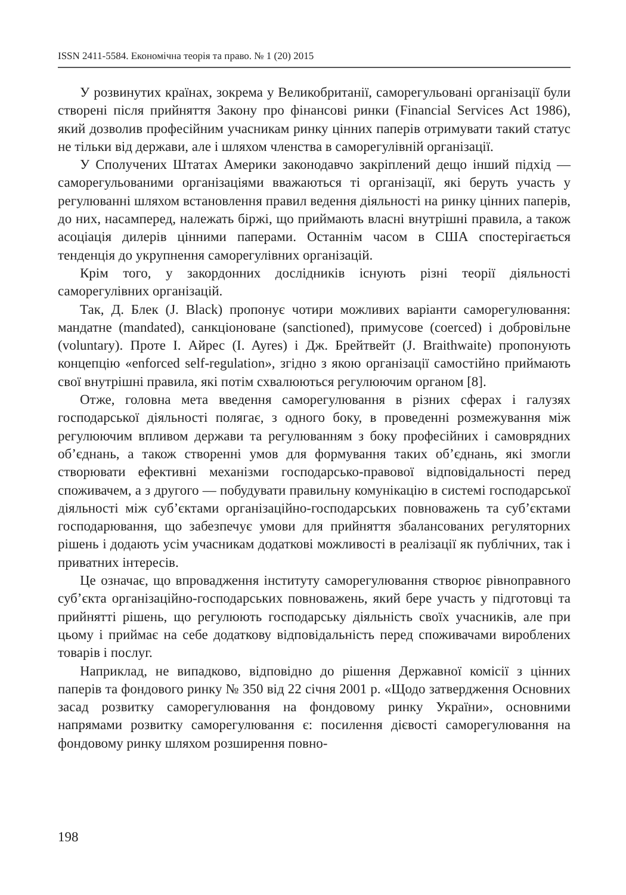ISSN 2411-5584. Економічна теорія та право. № 1 (20) 2015
У розвинутих країнах, зокрема у Великобританії, саморегульовані організації були створені після прийняття Закону про фінансові ринки (Financial Services Act 1986), який дозволив професійним учасникам ринку цінних паперів отримувати такий статус не тільки від держави, але і шляхом членства в саморегулівній організації.
У Сполучених Штатах Америки законодавчо закріплений дещо інший підхід — саморегульованими організаціями вважаються ті організації, які беруть участь у регулюванні шляхом встановлення правил ведення діяльності на ринку цінних паперів, до них, насамперед, належать біржі, що приймають власні внутрішні правила, а також асоціація дилерів цінними паперами. Останнім часом в США спостерігається тенденція до укрупнення саморегулівних організацій.
Крім того, у закордонних дослідників існують різні теорії діяльності саморегулівних організацій.
Так, Д. Блек (J. Black) пропонує чотири можливих варіанти саморегулювання: мандатне (mandated), санкціоноване (sanctioned), примусове (coerced) і добровільне (voluntary). Проте І. Айрес (I. Ayres) і Дж. Брейтвейт (J. Braithwaite) пропонують концепцію «enforced self-regulation», згідно з якою організації самостійно приймають свої внутрішні правила, які потім схвалюються регулюючим органом [8].
Отже, головна мета введення саморегулювання в різних сферах і галузях господарської діяльності полягає, з одного боку, в проведенні розмежування між регулюючим впливом держави та регулюванням з боку професійних і самоврядних об’єднань, а також створенні умов для формування таких об’єднань, які змогли створювати ефективні механізми господарсько-правової відповідальності перед споживачем, а з другого — побудувати правильну комунікацію в системі господарської діяльності між суб’єктами організаційно-господарських повноважень та суб’єктами господарювання, що забезпечує умови для прийняття збалансованих регуляторних рішень і додають усім учасникам додаткові можливості в реалізації як публічних, так і приватних інтересів.
Це означає, що впровадження інституту саморегулювання створює рівноправного суб’єкта організаційно-господарських повноважень, який бере участь у підготовці та прийнятті рішень, що регулюють господарську діяльність своїх учасників, але при цьому і приймає на себе додаткову відповідальність перед споживачами вироблених товарів і послуг.
Наприклад, не випадково, відповідно до рішення Державної комісії з цінних паперів та фондового ринку № 350 від 22 січня 2001 р. «Щодо затвердження Основних засад розвитку саморегулювання на фондовому ринку України», основними напрямами розвитку саморегулювання є: посилення дієвості саморегулювання на фондовому ринку шляхом розширення повно-
198